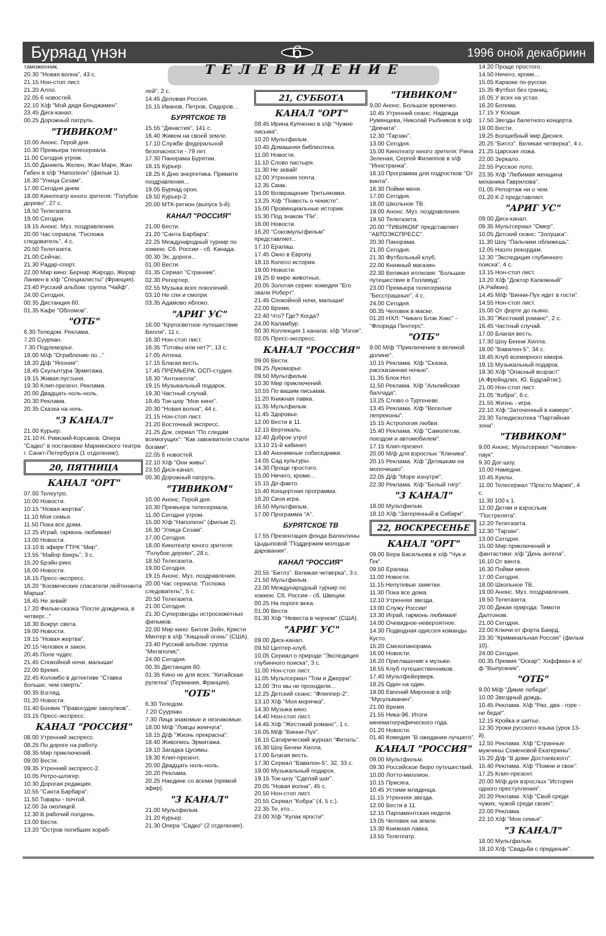Буряад үнэн 6 1996 оной декабриин
таможенник.
20.30 "Новая волна", 43 с.
21.15 Нон-стоп лист.
21.20 Алло.
22.05 6 новостей.
22.10 Х/ф "Мой дядя Бенджамен".
23.45 Диск-канал.
00.25 Дорожный патруль.
"ТИВИКОМ"
10.00 Анонс. Герой дня.
10.30 Премьера телесериала.
11.00 Сегодня утром.
15.00 Даниель Желен, Жан Маре, Жан Габен в х/ф "Наполеон" (фильм 1).
16.30 "Улица Сезам".
17.00 Сегодня днем.
18.00 Кинотеатр юного зрителя: "Голубое дерево", 27 с.
18.50 Телегазета.
19.00 Сегодня.
19.15 Анонс. Муз. поздравления.
20.00 Час сериала: "Госпожа следователь", 4 с.
20.50 Телегазета.
21.00 Сейчас.
21.30 Радар-спорт.
22.00 Мир кино: Бернар Жиродо, Жерар Ланвен в х/ф "Специалисты" (Франция).
23.40 Русский альбом: группа "Чайф".
24.00 Сегодня.
00.35 Дистанция 60.
01.35 Кафе "Обломов".
"ОТБ"
6.30 Теледом. Реклама.
7.20 Сууряан.
7.30 Подлеморье.
18.00 М/ф "Ограбление по..."
18.20 Д/ф "Япония".
18.45 Скульптура Эрмитажа.
19.15 Живая пустыня.
19.30 Клип-презент. Реклама.
20.00 Двадцать ноль-ноль.
20.30 Реклама.
20.35 Сказка на ночь.
"3 КАНАЛ"
21.00 Курьер.
21.10 Н. Римский-Корсаков. Опера "Садко" в постановке Мариинского театра г. Санкт-Петербурга (1 отделение).
20, ПЯТНИЦА
КАНАЛ "ОРТ"
07.00 Телеутро.
10.00 Новости.
10.15 "Новая жертва".
11.10 Моя семья.
11.50 Пока все дома.
12.25 Играй, гармонь любимая!
13.00 Новости.
13.10 В эфире ГТРК "Мир".
13.55 "Майор Вихрь", 3 с.
15.20 Брэйн-ринг.
16.00 Новости.
16.15 Пресс-экспресс.
16.20 "Космические спасатели лейтенанта Марша".
16.45 Не зевай!
17.20 Фильм-сказка "После дождичка, в четверг..."
18.30 Вокруг света.
19.00 Новости.
19.15 "Новая жертва".
20.15 Человек и закон.
20.45 Поле чудес.
21.45 Спокойной ночи, малыши!
22.00 Время.
22.45 Коломбо в детективе "Ставка больше, чем смерть".
00.35 Взгляд.
01.20 Новости.
01.40 Боевик "Правосудие закоулков".
03.15 Пресс-экспресс.
КАНАЛ "РОССИЯ"
08.00 Утренний экспресс.
08.25 По дороге на работу.
08.35 Мир приключений.
09.00 Вести.
09.35 Утренний экспресс-2.
10.05 Ретро-шлягер.
10.30 Дорогая редакция.
10.55 "Санта Барбара".
11.50 Товары - почтой.
12.00 За околицей.
12.30 В рабочий полдень.
13.00 Вести.
13.20 "Остров погибших кораб-
ТЕЛЕВИДЕНИЕ
лей", 2 с.
14.45 Деловая Россия.
15.15 Иванов, Петров, Сидоров...
БУРЯТСКОЕ ТВ
15.55 "Династия", 141 с.
16.40 Живем на своей земле.
17.10 Службе федеральной безопасности - 79 лет.
17.30 Панорама Бурятии.
18.15 Курьер.
18.25 К Дню энергетика. Примите поздравления...
19.05 Буряад орон.
19.50 Курьер-2.
20.00 МТК-регион (выпуск 5-й).
КАНАЛ "РОССИЯ"
21.00 Вести.
21.20 "Санта Барбара".
22.25 Международный турнир по хоккею. Сб. России - сб. Канада.
00.30 Эх, дороги...
01.00 Вести.
01.35 Сериал "Странник".
02.30 Репортер.
02.55 Музыка всех поколений.
03.10 Не спи и смотри.
03.35 Адамово яблоко.
"АРИГ УС"
16.00 "Кругосветное путешествие Вилли", 11 с.
16.30 Нон-стоп лист.
16.35 "Готовы или нет?", 13 с.
17.05 Аптека.
17.15 Благая весть.
17.45 ПРЕМЬЕРА: ОСП-студия.
18.30 "Антонелла".
19.15 Музыкальный подарок.
19.30 Частный случай.
19.45 Ток-шоу "Мое кино".
20.30 "Новая волна", 44 с.
21.15 Нон-стоп лист.
21.20 Восточный экспресс.
21.25 Док. сериал "По следам всемогущих": "Как завоеватели стали богами".
22.05 6 новостей.
22.10 Х/ф "Они живы".
23.50 Диск-канал.
00.30 Дорожный патруль.
"ТИВИКОМ"
10.00 Анонс. Герой дня.
10.30 Премьера телесериала.
11.00 Сегодня утром.
15.00 Х/ф "Наполеон" (фильм 2).
16.30 "Улица Сезам".
17.00 Сегодня.
18.00 Кинотеатр юного зрителя: "Голубое дерево", 28 с.
18.50 Телегазета.
19.00 Сегодня.
19.15 Анонс. Муз. поздравления.
20.00 Час сериала: "Госпожа следователь", 5 с.
20.50 Телегазета.
21.00 Сегодня.
21.30 Суперзвезды остросюжетных фильмов.
22.00 Мир кино: Билли Зейн, Кристи Минтер в х/ф "Хищный огонь" (США).
23.40 Русский альбом: группа "Мегаполис".
24.00 Сегодня.
00.35 Дистанция 60.
01.35 Кино не для всех: "Китайская рулетка" (Германия, Франция).
"ОТБ"
6.30 Теледом.
7.20 Сууряан.
7.30 Лица знакомые и незнакомые.
18.00 М/ф "Ловцы жемчуга".
18.15 Д/ф "Жизнь прекрасна".
18.40 Живопись Эрмитажа.
19.10 Загадка Цусимы.
19.30 Клип-презент.
20.00 Двадцать ноль-ноль.
20.20 Реклама.
20.25 Наедине со всеми (прямой эфир).
"3 КАНАЛ"
21.00 Мультфильм.
21.20 Курьер.
21.30 Опера "Садко" (2 отделение).
21, СУББОТА
КАНАЛ "ОРТ"
08.45 Ирина Купченко в х/ф "Чужие письма".
10.20 Мультфильм.
10.45 Домашняя библиотека.
11.00 Новости.
11.10 Слово пастыря.
11.30 Не зевай!
12.00 Утренняя почта.
12.35 Смак.
13.00 Возвращение Третьяковки.
13.25 Х/ф "Повесть о чекисте".
15.00 Провинциальные истории.
15.30 Под знаком "Пи".
16.00 Новости.
16.20 "Союзмультфильм" представляет...
17.10 Ералаш.
17.45 Окно в Европу.
18.15 Колесо истории.
19.00 Новости.
19.25 В мире животных.
20.05 Золотая серия: комедия "Его звали Роберт".
21.45 Спокойной ночи, малыши!
22.00 Время.
22.40 Что? Где? Когда?
24.00 Каламбур.
00.30 Коллекция 1 канала: х/ф "Изгои".
02.05 Пресс-экспресс.
КАНАЛ "РОССИЯ"
09.00 Вести.
09.25 Лукоморье.
09.50 Мультфильм.
10.30 Мир приключений.
10.55 По вашим письмам.
11.20 Книжная лавка.
11.35 Мультфильм.
11.45 Здоровье.
12.00 Вести в 11.
12.15 Вертикаль.
12.40 Доброе утро!
13.10 21-й кабинет.
13.40 Анонимные собеседники.
14.05 Сад культуры.
14.30 Проще простого.
15.00 Ничего, кроме...
15.15 Де-факто.
15.40 Концертная программа.
16.20 Своя игра.
16.50 Мультфильм.
17.00 Программа "А".
БУРЯТСКОЕ ТВ
17.55 Презентация фонда Валентины Цыдыповой "Поддержим молодые дарования".
КАНАЛ "РОССИЯ"
20.55 "Битлз". Великая четверка", 3 с.
21.50 Мультфильм.
22.00 Международный турнир по хоккею. Сб. России - сб. Швеции.
00.25 На пороге века.
01.00 Вести.
01.30 Х/ф "Невеста в черном" (США).
"АРИГ УС"
09.00 Диск-канал.
09.50 Цептер-клуб.
10.05 Сериал о природе "Экспедиция глубинного поиска", 3 с.
11.00 Нон-стоп лист.
11.05 Мультсериал "Том и Джерри".
12.00 Это мы не проходили...
12.25 Детский сеанс: "Флиппер-2".
13.10 Х/ф "Моя морячка".
14.30 Музыка кино.
14.40 Нон-стоп лист.
14.45 Х/ф "Жестокий романс", 1 с.
16.05 М/ф "Винни-Пух".
16.15 Сатирический журнал "Фитиль".
16.30 Шоу Бенни Хилла.
17.00 Благая весть.
17.30 Сериал "Вавилон-5", 32, 33 с.
19.00 Музыкальный подарок.
19.15 Ток-шоу "Сделай шаг".
20.05 "Новая волна", 45 с.
20.50 Нон-стоп лист.
20.55 Сериал "Кобра" (4, 5 с.).
22.35 Те, кто...
23.00 Х/ф "Кулак ярости".
"ТИВИКОМ"
9.00 Анонс. Большое времечко.
10.45 Утренний сеанс: Надежда Румянцева, Николай Рыбников в х/ф "Девчата".
12.30 "Тарзан".
13.00 Сегодня.
15.00 Кинотеатр юного зрителя: Рина Зеленая, Сергей Филиппов в х/ф "Иностранка".
16.10 Программа для подростков "От винта".
16.30 Пойми меня.
17.00 Сегодня.
18.00 Школьное ТВ.
19.00 Анонс. Муз. поздравления.
19.50 Телегазета.
20.00 "ТИВИКОМ" представляет "АВТОЭКСПРЕСС".
20.30 Панорама.
21.00 Сегодня.
21.30 Футбольный клуб.
22.00 Книжный магазин.
22.30 Великая иллюзия: "Большое путешествие в Голливуд".
23.00 Премьера телесериала "Бесстрашные", 4 с.
24.00 Сегодня.
00.35 Человек в маске.
01.20 НХЛ: "Чикаго Блэк Хокс" - "Флорида Пентерс".
"ОТБ"
9.00 М/ф "Приключение в великой долине".
10.15 Реклама. Х/ф "Сказка, рассказанная ночью".
11.35 Блок Нот.
11.50 Реклама. Х/ф "Альпийская баллада".
13.25 Слово о Тургеневе.
13.45 Реклама. Х/ф "Веселые лепреконы".
15.15 Астрология любви.
15.40 Реклама. Х/ф "Самолетом, поездом и автомобилем".
17.15 Клип-презент.
20.00 М/ф для взрослых "Клиника".
20.15 Реклама. Х/ф "Детишкам на молочишко".
22.05 Д/ф "Море изнутри".
22.30 Реклама. Х/ф "Белый тигр".
"3 КАНАЛ"
18.00 Мультфильм.
18.10 Х/ф "Затерянный в Сибири".
22, ВОСКРЕСЕНЬЕ
КАНАЛ "ОРТ"
09.00 Вера Васильева в х/ф "Чук и Гек".
09.50 Ералаш.
11.00 Новости.
11.15 Непутевые заметки.
11.30 Пока все дома.
12.10 Утренняя звезда.
13.00 Служу России!
13.30 Играй, гармонь любимая!
14.00 Очевидное-невероятное.
14.30 Подводная одиссея команды Кусто.
15.20 Смехопанорама.
16.00 Новости.
16.20 Приглашение к музыке.
16.55 Клуб путешественников.
17.40 Мультфейерверк.
18.25 Один на один.
19.00 Евгений Миронов в х/ф "Мусульманин".
21.00 Время.
21.55 Ника-96. Итоги кинематографического года.
01.20 Новости.
01.40 Комедия "В ожидании лучшего".
КАНАЛ "РОССИЯ"
09.00 Мультфильм.
09.30 Российское бюро путешествий.
10.00 Лотто-миллион.
10.15 Присяга.
10.45 Устами младенца.
11.15 Утренняя звезда.
12.00 Вести в 11.
12.15 Парламентская неделя.
13.05 Человек на земле.
13.30 Книжная лавка.
13.55 Телетеатр.
14.20 Проще простого.
14.50 Ничего, кроме...
15.05 Караоке по-русски.
15.35 Футбол без границ.
16.05 У всех на устах.
16.20 Богема.
17.15 У Ксюши.
17.50 Звезды балетного концерта.
19.00 Вести.
19.25 Волшебный мир Диснея.
20.25 "Битлз". Великая четверка", 4 с.
21.25 Царская ложа.
22.00 Зеркало.
22.55 Русское лото.
23.35 Х/ф "Любимая женщина механика Гаврилова".
01.05 Репортаж ни о чем.
01.20 К-2 представляет.
"АРИГ УС"
09.00 Диск-канал.
09.35 Мультсериал "Омер".
10.05 Детский сеанс: "Золушка".
11.30 Шоу "Пальчики оближешь".
12.05 Назло рекордам.
12.30 "Экспедиция глубинного поиска", 4 с.
13.15 Нон-стоп лист.
13.20 Х/ф "Доктор Калюжный" (А.Райкин).
14.45 М/ф "Винни-Пух идет в гости".
14.55 Нон-стоп лист.
15.00 От форте до пьяно.
15.30 "Жестокий романс", 2 с.
16.45 Частный случай.
17.00 Благая весть.
17.30 Шоу Бенни Хилла.
18.00 "Вавилон-5", 34 с.
18.45 Клуб всемирного юмора.
19.15 Музыкальный подарок.
19.30 Х/ф "Опасный возраст" (А.Фрейндлих, Ю. Будрайтис).
21.00 Нон-стоп лист.
21.05 "Кобра", 6 с.
21.55 Жизнь - игра.
22.10 Х/ф "Заточенный в камере".
23.30 Теледискотека "Партийная зона".
"ТИВИКОМ"
9.00 Анонс. Мультсериал "Человек-паук".
9.30 Дог-шоу.
10.00 Намедни.
10.45 Куклы.
11.00 Телесериал "Просто Мария", 4 с.
11.30 100 к 1.
12.00 Детям и взрослым: "Пострелята".
12.20 Телегазета.
12.30 "Тарзан".
13.00 Сегодня.
15.00 Мир приключений и фантастики: х/ф "День ангела".
16.10 От винта.
16.30 Пойми меня.
17.00 Сегодня.
18.00 Школьное ТВ.
19.00 Анонс. Муз. поздравления.
19.50 Телегазета.
20.00 Дикая природа: Тимоти Далтоном.
21.00 Сегодня.
22.00 Ключи от форта Баярд.
23.30 "Криминальная Россия" (фильм 10).
24.00 Сегодня.
00.35 Премия "Оскар": Хоффман в х/ф "Выпускник".
"ОТБ"
9.00 М/ф "Дикие лебеди".
10.00 Звездный дождь.
10.45 Реклама. Х/ф "Раз, два - горе - не беда!".
12.15 Кройка и шитье.
12.30 Уроки русского языка (урок 13-й).
12.55 Реклама. Х/ф "Странные мужчины Семеновой Екатерины".
15.20 Д/ф "В доме Достоевского".
15.40 Реклама. Х/ф "Помни и свое".
17.25 Клип-презент.
20.00 М/ф для взрослых "История одного преступления".
20.20 Реклама. Х/ф "Свой среди чужих, чужой среди своих".
22.00 Реклама.
22.10 Х/ф "Моя семья".
"3 КАНАЛ"
18.00 Мультфильм.
18.10 Х/ф "Свадьба с приданым".